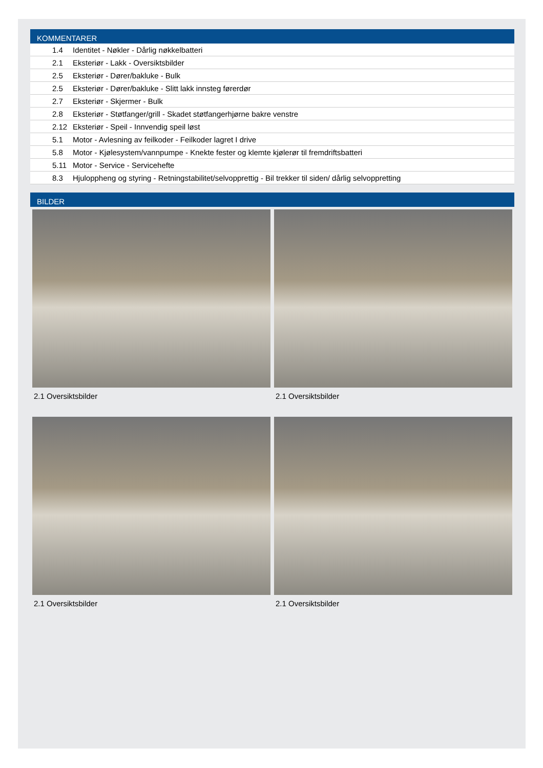KOMMENTARER
| 1.4 | Identitet - Nøkler - Dårlig nøkkelbatteri |
| 2.1 | Eksteriør - Lakk - Oversiktsbilder |
| 2.5 | Eksteriør - Dører/bakluke - Bulk |
| 2.5 | Eksteriør - Dører/bakluke - Slitt lakk innsteg førerdør |
| 2.7 | Eksteriør - Skjermer - Bulk |
| 2.8 | Eksteriør - Støtfanger/grill - Skadet støtfangerhjørne bakre venstre |
| 2.12 | Eksteriør - Speil - Innvendig speil løst |
| 5.1 | Motor - Avlesning av feilkoder - Feilkoder lagret I drive |
| 5.8 | Motor - Kjølesystem/vannpumpe - Knekte fester og klemte kjølerør til fremdriftsbatteri |
| 5.11 | Motor - Service - Servicehefte |
| 8.3 | Hjuloppheng og styring - Retningstabilitet/selvopprettig - Bil trekker til siden/ dårlig selvoppretting |
BILDER
2.1 Oversiktsbilder
2.1 Oversiktsbilder
2.1 Oversiktsbilder
2.1 Oversiktsbilder